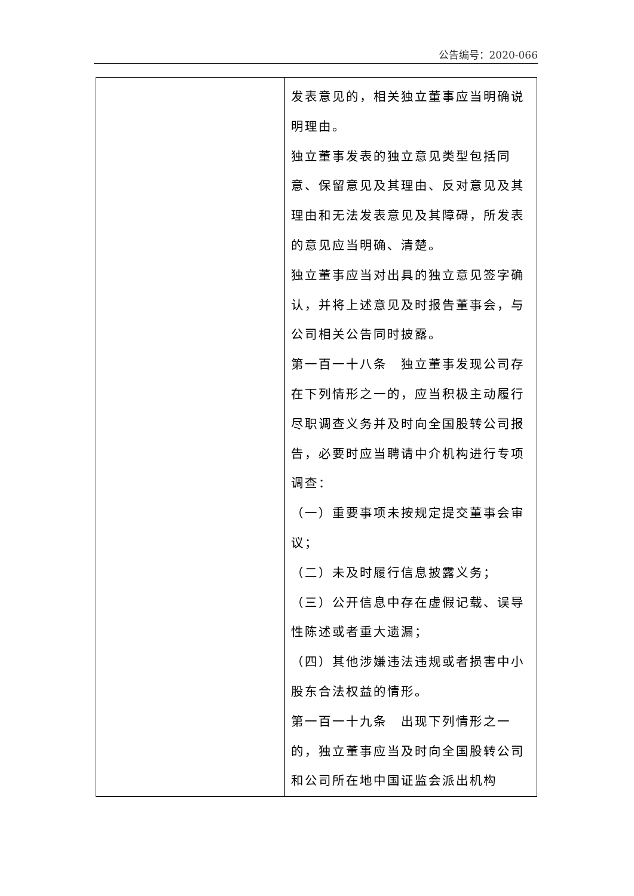公告编号：2020-066
| | 发表意见的，相关独立董事应当明确说明理由。 独立董事发表的独立意见类型包括同意、保留意见及其理由、反对意见及其理由和无法发表意见及其障碍，所发表的意见应当明确、清楚。 独立董事应当对出具的独立意见签字确认，并将上述意见及时报告董事会，与公司相关公告同时披露。 第一百一十八条 独立董事发现公司存在下列情形之一的，应当积极主动履行尽职调查义务并及时向全国股转公司报告，必要时应当聘请中介机构进行专项调查： （一）重要事项未按规定提交董事会审议； （二）未及时履行信息披露义务； （三）公开信息中存在虚假记载、误导性陈述或者重大遗漏； （四）其他涉嫌违法违规或者损害中小股东合法权益的情形。 第一百一十九条 出现下列情形之一的，独立董事应当及时向全国股转公司和公司所在地中国证监会派出机构 |